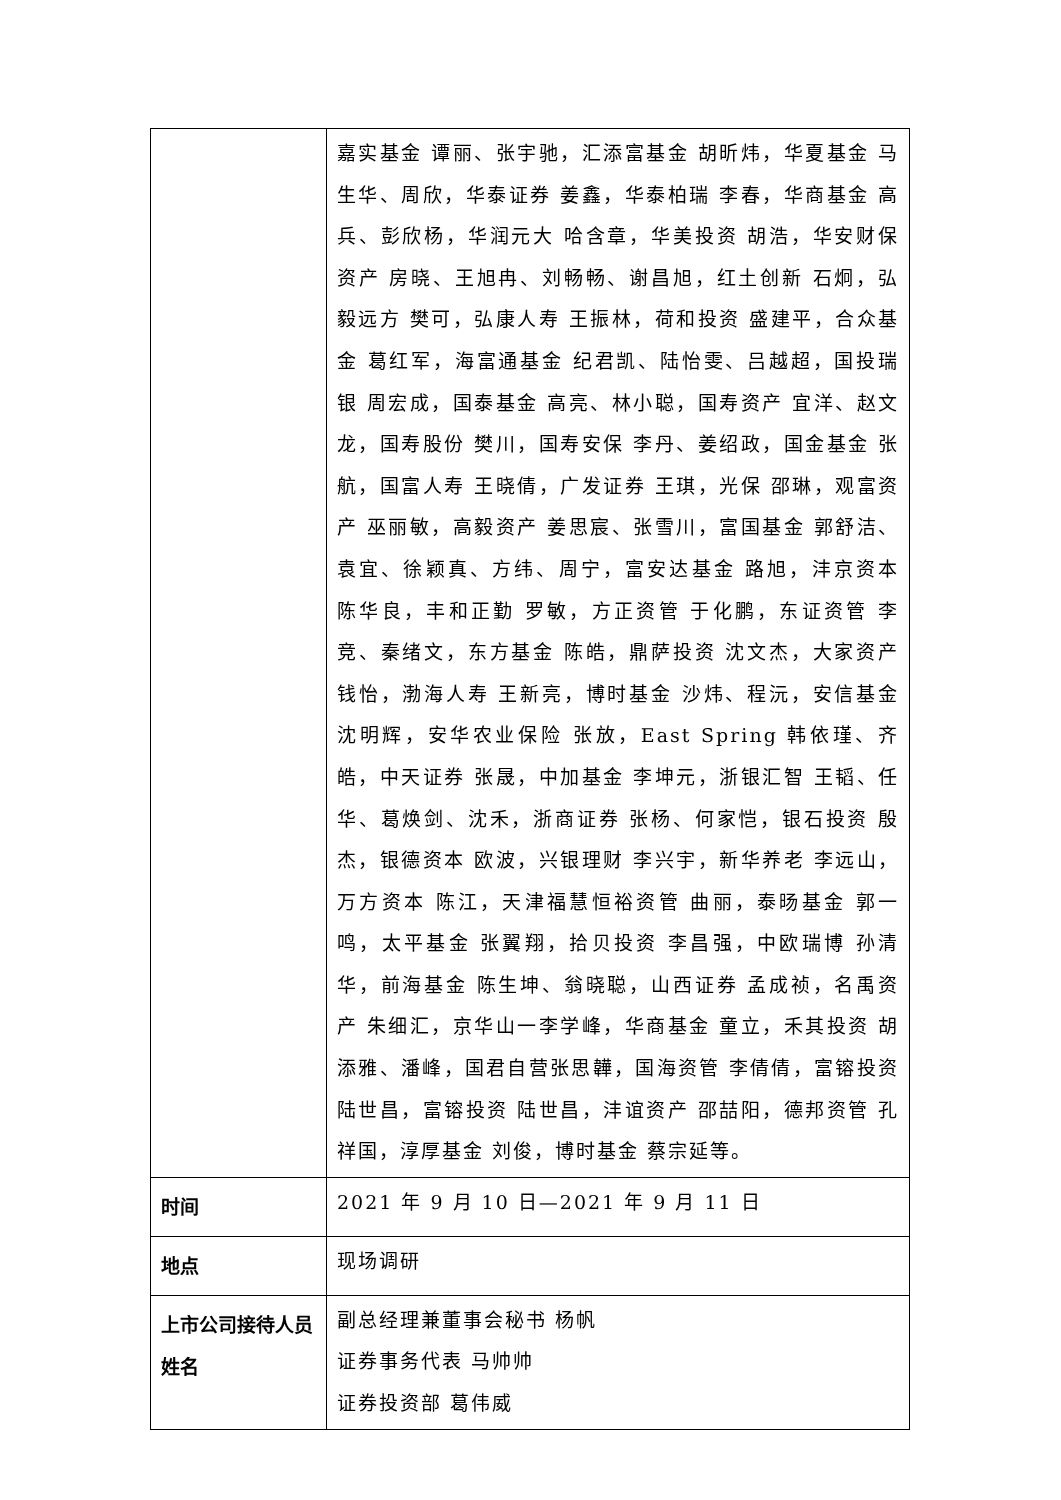| | 嘉实基金 谭丽、张宇驰，汇添富基金 胡昕炜，华夏基金 马生华、周欣，华泰证券 姜鑫，华泰柏瑞 李春，华商基金 高兵、彭欣杨，华润元大 哈含章，华美投资 胡浩，华安财保资产 房晓、王旭冉、刘畅畅、谢昌旭，红土创新 石炯，弘毅远方 樊可，弘康人寿 王振林，荷和投资 盛建平，合众基金 葛红军，海富通基金 纪君凯、陆怡雯、吕越超，国投瑞银 周宏成，国泰基金 高亮、林小聪，国寿资产 宜洋、赵文龙，国寿股份 樊川，国寿安保 李丹、姜绍政，国金基金 张航，国富人寿 王晓倩，广发证券 王琪，光保 邵琳，观富资产 巫丽敏，高毅资产 姜思宸、张雪川，富国基金 郭舒洁、袁宜、徐颖真、方纬、周宁，富安达基金 路旭，沣京资本 陈华良，丰和正勤 罗敏，方正资管 于化鹏，东证资管 李竞、秦绪文，东方基金 陈皓，鼎萨投资 沈文杰，大家资产 钱怡，渤海人寿 王新亮，博时基金 沙炜、程沅，安信基金 沈明辉，安华农业保险 张放，East Spring 韩依瑾、齐皓，中天证券 张晟，中加基金 李坤元，浙银汇智 王韬、任华、葛焕剑、沈禾，浙商证券 张杨、何家恺，银石投资 殷杰，银德资本 欧波，兴银理财 李兴宇，新华养老 李远山，万方资本 陈江，天津福慧恒裕资管 曲丽，泰旸基金 郭一鸣，太平基金 张翼翔，拾贝投资 李昌强，中欧瑞博 孙清华，前海基金 陈生坤、翁晓聪，山西证券 孟成祯，名禹资产 朱细汇，京华山一李学峰，华商基金 童立，禾其投资 胡添雅、潘峰，国君自营张思韡，国海资管 李倩倩，富镕投资 陆世昌，富镕投资 陆世昌，沣谊资产 邵喆阳，德邦资管 孔祥国，淳厚基金 刘俊，博时基金 蔡宗延等。 |
| 时间 | 2021 年 9 月 10 日—2021 年 9 月 11 日 |
| 地点 | 现场调研 |
| 上市公司接待人员姓名 | 副总经理兼董事会秘书 杨帆 证券事务代表 马帅帅 证券投资部 葛伟威 |